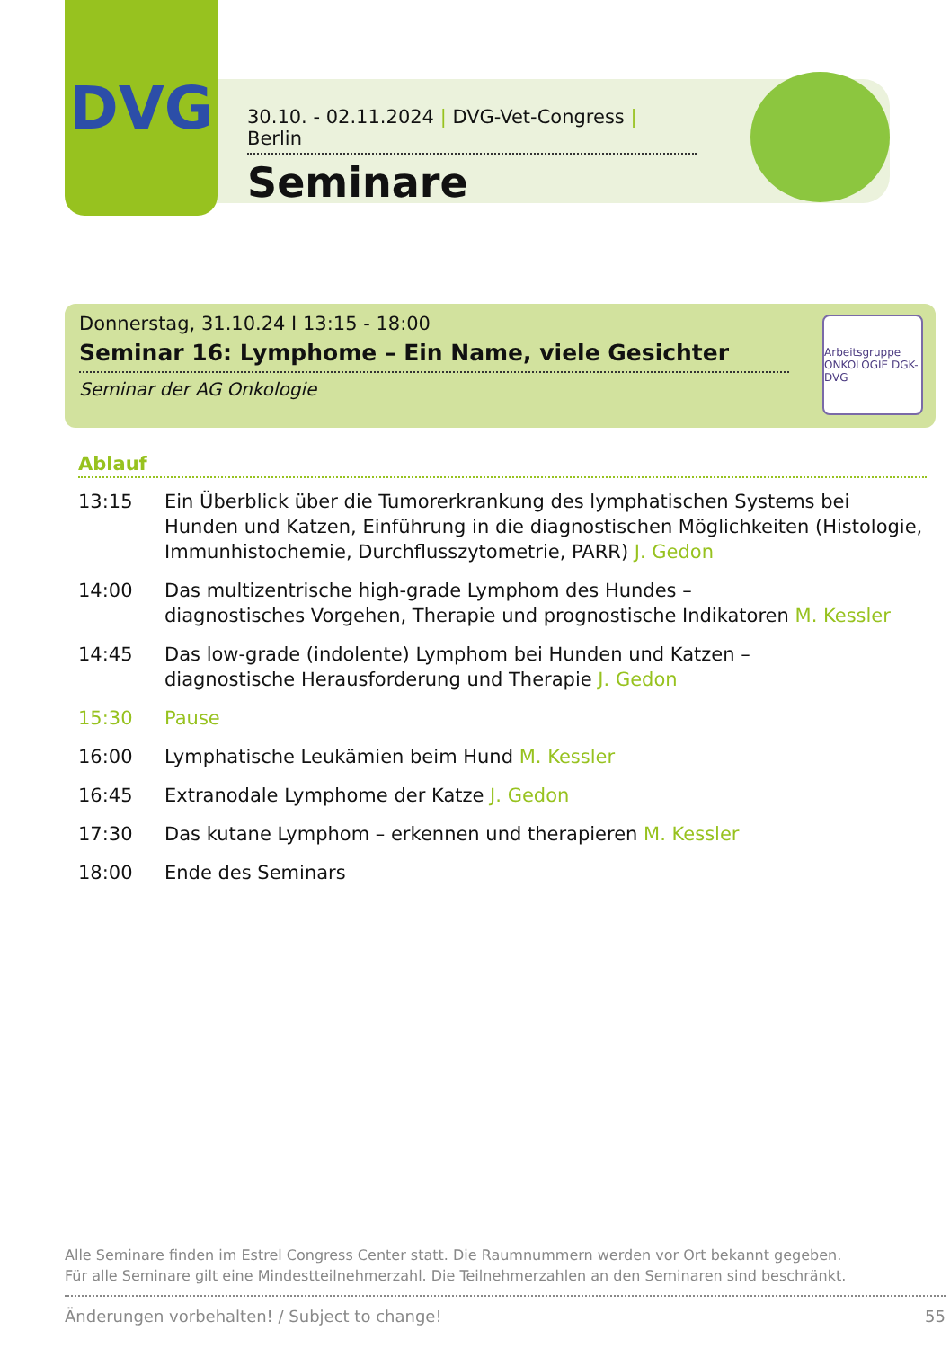DVG
30.10. - 02.11.2024 | DVG-Vet-Congress | Berlin
Seminare
Donnerstag, 31.10.24 I 13:15 - 18:00
Seminar 16: Lymphome – Ein Name, viele Gesichter
Seminar der AG Onkologie
Arbeitsgruppe ONKOLOGIE DGK-DVG
Ablauf
13:15 Ein Überblick über die Tumorerkrankung des lymphatischen Systems bei Hunden und Katzen, Einführung in die diagnostischen Möglichkeiten (Histologie, Immunhistochemie, Durchflusszytometrie, PARR) J. Gedon
14:00 Das multizentrische high-grade Lymphom des Hundes –
diagnostisches Vorgehen, Therapie und prognostische Indikatoren M. Kessler
14:45 Das low-grade (indolente) Lymphom bei Hunden und Katzen –
diagnostische Herausforderung und Therapie J. Gedon
15:30 Pause
16:00 Lymphatische Leukämien beim Hund M. Kessler
16:45 Extranodale Lymphome der Katze J. Gedon
17:30 Das kutane Lymphom – erkennen und therapieren M. Kessler
18:00 Ende des Seminars
Alle Seminare finden im Estrel Congress Center statt. Die Raumnummern werden vor Ort bekannt gegeben.
Für alle Seminare gilt eine Mindestteilnehmerzahl. Die Teilnehmerzahlen an den Seminaren sind beschränkt.
Änderungen vorbehalten! / Subject to change! 55